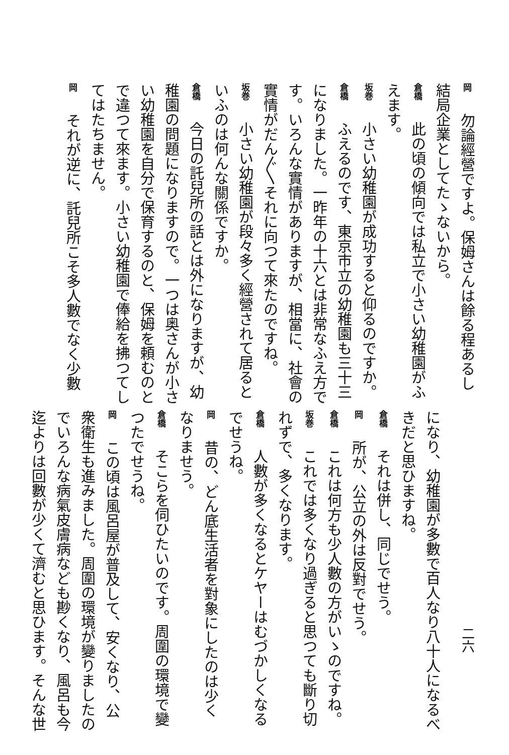岡　勿論經營ですよ。保姆さんは餘る程あるし
結局企業としてたゝないから。
倉橋　此の頃の傾向では私立で小さい幼稚園がふ
えます。
坂巻　小さい幼稚園が成功すると仰るのですか。
倉橋　ふえるのです、東京市立の幼稚園も三十三
になりました。一昨年の十六とは非常なふえ方で
す。いろんな實情がありますが、相當に、社會の
實情がだん〲それに向つて來たのですね。
坂巻　小さい幼稚園が段々多く經營されて居ると
いふのは何んな關係ですか。
倉橋　今日の託兒所の話とは外になりますが、幼
稚園の問題になりますので。一つは奥さんが小さ
い幼稚園を自分で保育するのと、保姆を頼むのと
で違つて來ます。小さい幼稚園で俸給を拂つてし
てはたちません。
岡　それが逆に、託兒所こそ多人數でなく少數
二六
になり、幼稚園が多數で百人なり八十人になるべ
きだと思ひますね。
倉橋　それは併し、同じでせう。
岡　所が、公立の外は反對でせう。
倉橋　これは何方も少人數の方がいゝのですね。
坂巻　これでは多くなり過ぎると思つても斷り切
れずで、多くなります。
倉橋　人數が多くなるとケヤーはむづかしくなる
でせうね。
岡　昔の、どん底生活者を對象にしたのは少く
なりませう。
倉橋　そこらを伺ひたいのです。周圍の環境で變
つたでせうね。
岡　この頃は風呂屋が普及して、安くなり、公
衆衛生も進みました。周圍の環境が變りましたの
でいろんな病氣皮膚病なども尠くなり、風呂も今
迄よりは回數が少くて濟むと思ひます。そんな世